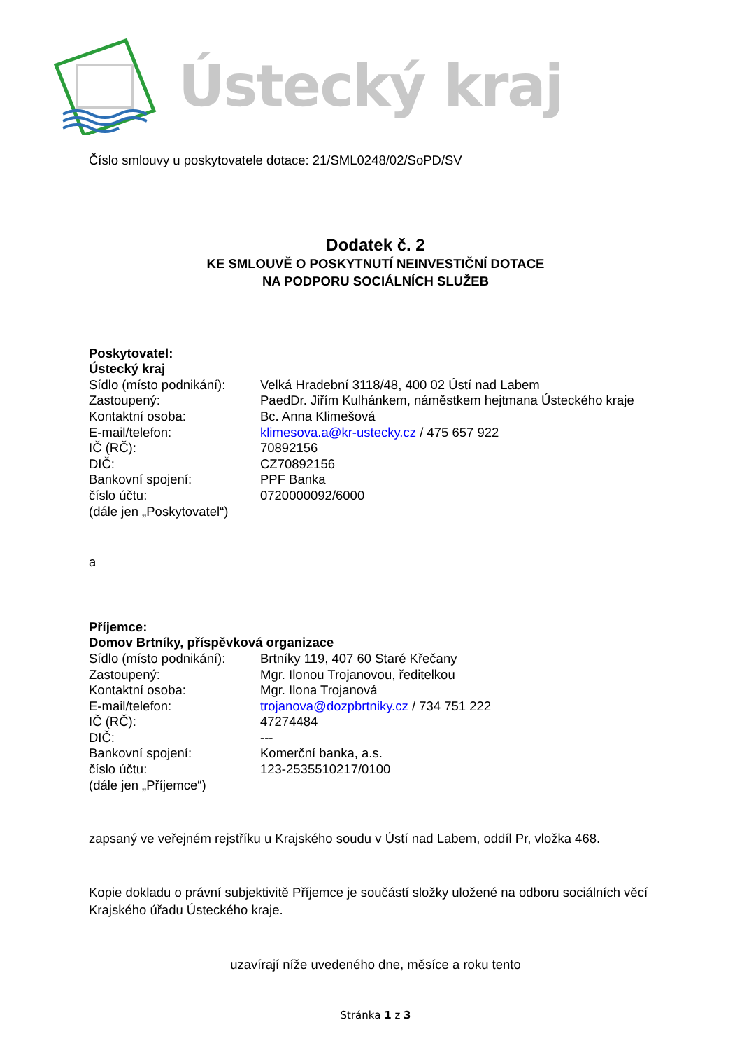Ústecký kraj
Číslo smlouvy u poskytovatele dotace: 21/SML0248/02/SoPD/SV
Dodatek č. 2
KE SMLOUVĚ O POSKYTNUTÍ NEINVESTIČNÍ DOTACE
NA PODPORU SOCIÁLNÍCH SLUŽEB
Poskytovatel:
Ústecký kraj
Sídlo (místo podnikání):
Velká Hradební 3118/48, 400 02 Ústí nad Labem
Zastoupený: PaedDr. Jiřím Kulhánkem, náměstkem hejtmana Ústeckého kraje
Kontaktní osoba: Bc. Anna Klimešová
E-mail/telefon: klimesova.a@kr-ustecky.cz / 475 657 922
IČ (RČ): 70892156
DIČ: CZ70892156
Bankovní spojení: PPF Banka
číslo účtu: 0720000092/6000
(dále jen „Poskytovatel“)
a
Příjemce:
Domov Brtníky, příspěvková organizace
Sídlo (místo podnikání):
Brtníky 119, 407 60 Staré Křečany
Zastoupený: Mgr. Ilonou Trojanovou, ředitelkou
Kontaktní osoba: Mgr. Ilona Trojanová
E-mail/telefon: trojanova@dozpbrtniky.cz / 734 751 222
IČ (RČ): 47274484
DIČ: ---
Bankovní spojení: Komerční banka, a.s.
číslo účtu: 123-2535510217/0100
(dále jen „Příjemce“)
zapsaný ve veřejném rejstříku u Krajského soudu v Ústí nad Labem, oddíl Pr, vložka 468.
Kopie dokladu o právní subjektivitě Příjemce je součástí složky uložené na odboru sociálních věcí Krajského úřadu Ústeckého kraje.
uzavírají níže uvedeného dne, měsíce a roku tento
Stránka 1 z 3